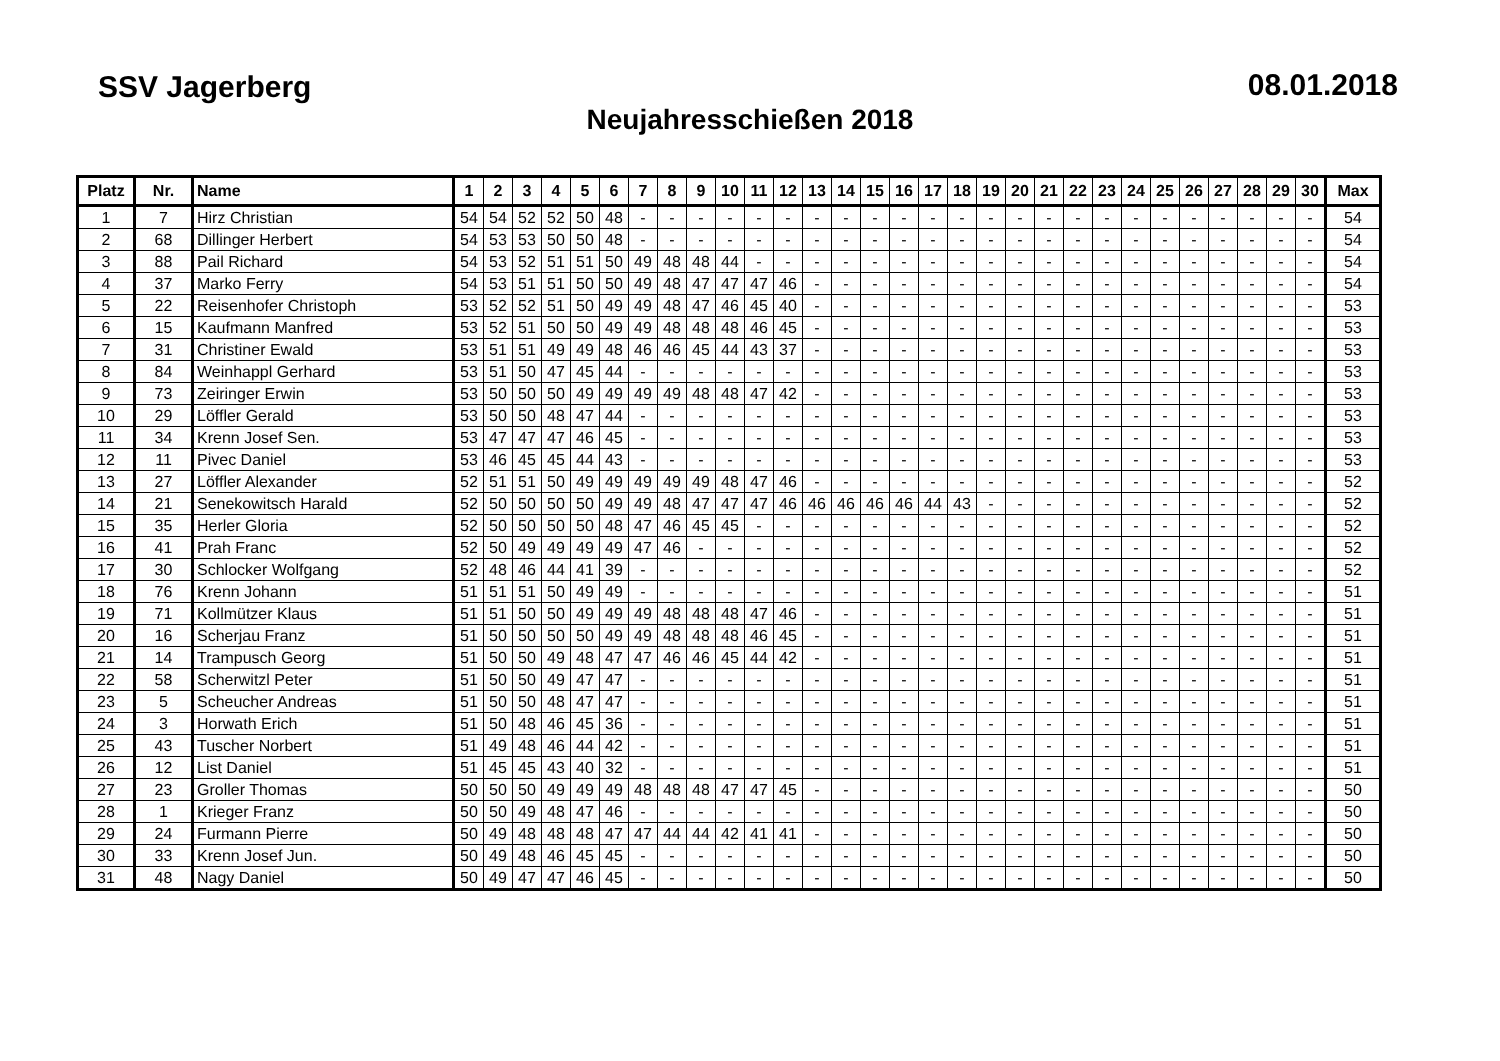SSV Jagerberg 08.01.2018
Neujahresschießen 2018
| Platz | Nr. | Name | 1 | 2 | 3 | 4 | 5 | 6 | 7 | 8 | 9 | 10 | 11 | 12 | 13 | 14 | 15 | 16 | 17 | 18 | 19 | 20 | 21 | 22 | 23 | 24 | 25 | 26 | 27 | 28 | 29 | 30 | Max |
| --- | --- | --- | --- | --- | --- | --- | --- | --- | --- | --- | --- | --- | --- | --- | --- | --- | --- | --- | --- | --- | --- | --- | --- | --- | --- | --- | --- | --- | --- | --- | --- | --- | --- |
| 1 | 7 | Hirz Christian | 54 | 54 | 52 | 52 | 50 | 48 | - | - | - | - | - | - | - | - | - | - | - | - | - | - | - | - | - | - | - | - | - | - | - | - | 54 |
| 2 | 68 | Dillinger Herbert | 54 | 53 | 53 | 50 | 50 | 48 | - | - | - | - | - | - | - | - | - | - | - | - | - | - | - | - | - | - | - | - | - | - | - | - | 54 |
| 3 | 88 | Pail Richard | 54 | 53 | 52 | 51 | 51 | 50 | 49 | 48 | 48 | 44 | - | - | - | - | - | - | - | - | - | - | - | - | - | - | - | - | - | - | - | - | 54 |
| 4 | 37 | Marko Ferry | 54 | 53 | 51 | 51 | 50 | 50 | 49 | 48 | 47 | 47 | 47 | 46 | - | - | - | - | - | - | - | - | - | - | - | - | - | - | - | - | - | - | 54 |
| 5 | 22 | Reisenhofer Christoph | 53 | 52 | 52 | 51 | 50 | 49 | 49 | 48 | 47 | 46 | 45 | 40 | - | - | - | - | - | - | - | - | - | - | - | - | - | - | - | - | - | - | 53 |
| 6 | 15 | Kaufmann Manfred | 53 | 52 | 51 | 50 | 50 | 49 | 49 | 48 | 48 | 48 | 46 | 45 | - | - | - | - | - | - | - | - | - | - | - | - | - | - | - | - | - | - | 53 |
| 7 | 31 | Christiner Ewald | 53 | 51 | 51 | 49 | 49 | 48 | 46 | 46 | 45 | 44 | 43 | 37 | - | - | - | - | - | - | - | - | - | - | - | - | - | - | - | - | - | - | 53 |
| 8 | 84 | Weinhappl Gerhard | 53 | 51 | 50 | 47 | 45 | 44 | - | - | - | - | - | - | - | - | - | - | - | - | - | - | - | - | - | - | - | - | - | - | - | - | 53 |
| 9 | 73 | Zeiringer Erwin | 53 | 50 | 50 | 50 | 49 | 49 | 49 | 49 | 48 | 48 | 47 | 42 | - | - | - | - | - | - | - | - | - | - | - | - | - | - | - | - | - | - | 53 |
| 10 | 29 | Löffler Gerald | 53 | 50 | 50 | 48 | 47 | 44 | - | - | - | - | - | - | - | - | - | - | - | - | - | - | - | - | - | - | - | - | - | - | - | - | 53 |
| 11 | 34 | Krenn Josef Sen. | 53 | 47 | 47 | 47 | 46 | 45 | - | - | - | - | - | - | - | - | - | - | - | - | - | - | - | - | - | - | - | - | - | - | - | - | 53 |
| 12 | 11 | Pivec Daniel | 53 | 46 | 45 | 45 | 44 | 43 | - | - | - | - | - | - | - | - | - | - | - | - | - | - | - | - | - | - | - | - | - | - | - | - | 53 |
| 13 | 27 | Löffler Alexander | 52 | 51 | 51 | 50 | 49 | 49 | 49 | 49 | 49 | 48 | 47 | 46 | - | - | - | - | - | - | - | - | - | - | - | - | - | - | - | - | - | - | 52 |
| 14 | 21 | Senekowitsch Harald | 52 | 50 | 50 | 50 | 50 | 49 | 49 | 48 | 47 | 47 | 47 | 46 | 46 | 46 | 46 | 46 | 44 | 43 | - | - | - | - | - | - | - | - | - | - | - | - | 52 |
| 15 | 35 | Herler Gloria | 52 | 50 | 50 | 50 | 50 | 48 | 47 | 46 | 45 | 45 | - | - | - | - | - | - | - | - | - | - | - | - | - | - | - | - | - | - | - | - | 52 |
| 16 | 41 | Prah Franc | 52 | 50 | 49 | 49 | 49 | 49 | 47 | 46 | - | - | - | - | - | - | - | - | - | - | - | - | - | - | - | - | - | - | - | - | - | - | 52 |
| 17 | 30 | Schlocker Wolfgang | 52 | 48 | 46 | 44 | 41 | 39 | - | - | - | - | - | - | - | - | - | - | - | - | - | - | - | - | - | - | - | - | - | - | - | - | 52 |
| 18 | 76 | Krenn Johann | 51 | 51 | 51 | 50 | 49 | 49 | - | - | - | - | - | - | - | - | - | - | - | - | - | - | - | - | - | - | - | - | - | - | - | - | 51 |
| 19 | 71 | Kollmützer Klaus | 51 | 51 | 50 | 50 | 49 | 49 | 49 | 48 | 48 | 48 | 47 | 46 | - | - | - | - | - | - | - | - | - | - | - | - | - | - | - | - | - | - | 51 |
| 20 | 16 | Scherjau Franz | 51 | 50 | 50 | 50 | 50 | 49 | 49 | 48 | 48 | 48 | 46 | 45 | - | - | - | - | - | - | - | - | - | - | - | - | - | - | - | - | - | - | 51 |
| 21 | 14 | Trampusch Georg | 51 | 50 | 50 | 49 | 48 | 47 | 47 | 46 | 46 | 45 | 44 | 42 | - | - | - | - | - | - | - | - | - | - | - | - | - | - | - | - | - | - | 51 |
| 22 | 58 | Scherwitzl Peter | 51 | 50 | 50 | 49 | 47 | 47 | - | - | - | - | - | - | - | - | - | - | - | - | - | - | - | - | - | - | - | - | - | - | - | - | 51 |
| 23 | 5 | Scheucher Andreas | 51 | 50 | 50 | 48 | 47 | 47 | - | - | - | - | - | - | - | - | - | - | - | - | - | - | - | - | - | - | - | - | - | - | - | - | 51 |
| 24 | 3 | Horwath Erich | 51 | 50 | 48 | 46 | 45 | 36 | - | - | - | - | - | - | - | - | - | - | - | - | - | - | - | - | - | - | - | - | - | - | - | - | 51 |
| 25 | 43 | Tuscher Norbert | 51 | 49 | 48 | 46 | 44 | 42 | - | - | - | - | - | - | - | - | - | - | - | - | - | - | - | - | - | - | - | - | - | - | - | - | 51 |
| 26 | 12 | List Daniel | 51 | 45 | 45 | 43 | 40 | 32 | - | - | - | - | - | - | - | - | - | - | - | - | - | - | - | - | - | - | - | - | - | - | - | - | 51 |
| 27 | 23 | Groller Thomas | 50 | 50 | 50 | 49 | 49 | 49 | 48 | 48 | 48 | 47 | 47 | 45 | - | - | - | - | - | - | - | - | - | - | - | - | - | - | - | - | - | - | 50 |
| 28 | 1 | Krieger Franz | 50 | 50 | 49 | 48 | 47 | 46 | - | - | - | - | - | - | - | - | - | - | - | - | - | - | - | - | - | - | - | - | - | - | - | - | 50 |
| 29 | 24 | Furmann Pierre | 50 | 49 | 48 | 48 | 48 | 47 | 47 | 44 | 44 | 42 | 41 | 41 | - | - | - | - | - | - | - | - | - | - | - | - | - | - | - | - | - | - | 50 |
| 30 | 33 | Krenn Josef Jun. | 50 | 49 | 48 | 46 | 45 | 45 | - | - | - | - | - | - | - | - | - | - | - | - | - | - | - | - | - | - | - | - | - | - | - | - | 50 |
| 31 | 48 | Nagy Daniel | 50 | 49 | 47 | 47 | 46 | 45 | - | - | - | - | - | - | - | - | - | - | - | - | - | - | - | - | - | - | - | - | - | - | - | - | 50 |